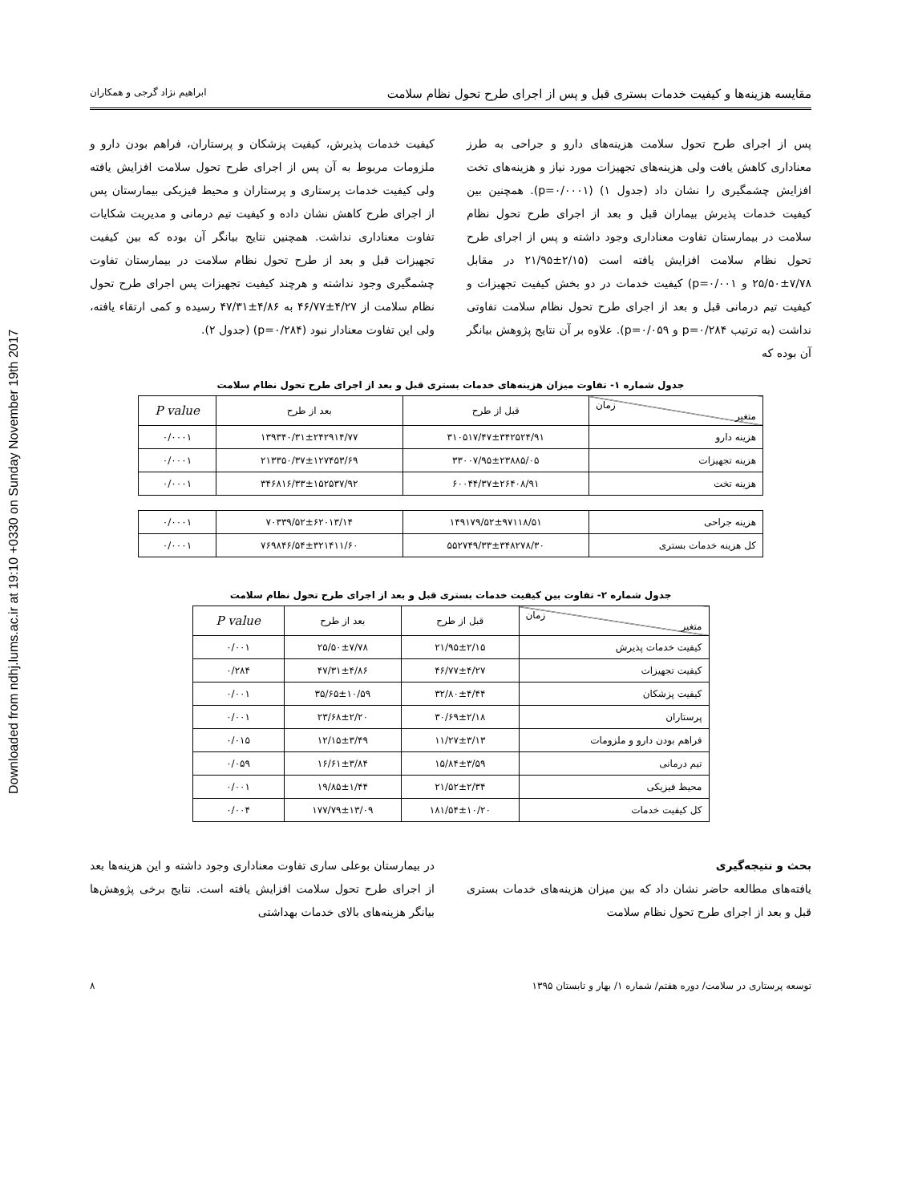Downloaded from ndhj.lums.ac.ir at 19:10 +0330 on Sunday November 19th 2017
مقایسه هزینه‌ها و کیفیت خدمات بستری قبل و پس از اجرای طرح تحول نظام سلامت ابراهیم نژاد گرجی و همکاران
پس از اجرای طرح تحول سلامت هزینه‌های دارو و جراحی به طرز معناداری کاهش یافت ولی هزینه‌های تجهیزات مورد نیاز و هزینه‌های تخت افزایش چشمگیری را نشان داد (جدول ۱) (p=۰/۰۰۰۱). همچنین بین کیفیت خدمات پذیرش بیماران قبل و بعد از اجرای طرح تحول نظام سلامت در بیمارستان تفاوت معناداری وجود داشته و پس از اجرای طرح تحول نظام سلامت افزایش یافته است (۲/۱۵±۲۱/۹۵ در مقابل ۷/۷۸±۲۵/۵۰ و p=۰/۰۰۱) کیفیت خدمات در دو بخش کیفیت تجهیزات و کیفیت تیم درمانی قبل و بعد از اجرای طرح تحول نظام سلامت تفاوتی نداشت (به ترتیب p=۰/۲۸۴ و p=۰/۰۵۹). علاوه بر آن نتایج پژوهش بیانگر آن بوده که
کیفیت خدمات پذیرش، کیفیت پزشکان و پرستاران، فراهم بودن دارو و ملزومات مربوط به آن پس از اجرای طرح تحول سلامت افزایش یافته ولی کیفیت خدمات پرستاری و پرستاران و محیط فیزیکی بیمارستان پس از اجرای طرح کاهش نشان داده و کیفیت تیم درمانی و مدیریت شکایات تفاوت معناداری نداشت. همچنین نتایج بیانگر آن بوده که بین کیفیت تجهیزات قبل و بعد از طرح تحول نظام سلامت در بیمارستان تفاوت چشمگیری وجود نداشته و هرچند کیفیت تجهیزات پس اجرای طرح تحول نظام سلامت از ۴/۲۷±۴۶/۷۷ به ۴/۸۶±۴۷/۳۱ رسیده و کمی ارتقاء یافته، ولی این تفاوت معنادار نبود (p=۰/۲۸۴) (جدول ۲).
جدول شماره ۱- تفاوت میزان هزینه‌های خدمات بستری قبل و بعد از اجرای طرح تحول نظام سلامت
| زمان متغیر | قبل از طرح | بعد از طرح | P value |
| --- | --- | --- | --- |
| هزینه دارو | ۳۱۰۵۱۷/۴۷±۳۴۲۵۲۴/۹۱ | ۱۳۹۳۴۰/۳۱±۲۴۲۹۱۴/۷۷ | ۰/۰۰۰۱ |
| هزینه تجهیزات | ۳۳۰۰۷/۹۵±۲۳۸۸۵/۰۵ | ۲۱۳۳۵۰/۳۷±۱۲۷۴۵۳/۶۹ | ۰/۰۰۰۱ |
| هزینه تخت | ۶۰۰۴۴/۳۷±۲۶۴۰۸/۹۱ | ۳۴۶۸۱۶/۳۳±۱۵۲۵۳۷/۹۲ | ۰/۰۰۰۱ |
| هزینه جراحی | ۱۴۹۱۷۹/۵۲±۹۷۱۱۸/۵۱ | ۷۰۳۳۹/۵۲±۶۲۰۱۳/۱۴ | ۰/۰۰۰۱ |
| کل هزینه خدمات بستری | ۵۵۲۷۴۹/۳۳±۳۴۸۲۷۸/۳۰ | ۷۶۹۸۴۶/۵۴±۳۲۱۴۱۱/۶۰ | ۰/۰۰۰۱ |
جدول شماره ۲- تفاوت بین کیفیت خدمات بستری قبل و بعد از اجرای طرح تحول نظام سلامت
| زمان متغیر | قبل از طرح | بعد از طرح | P value |
| --- | --- | --- | --- |
| کیفیت خدمات پذیرش | ۲۱/۹۵±۲/۱۵ | ۲۵/۵۰±۷/۷۸ | ۰/۰۰۱ |
| کیفیت تجهیزات | ۴۶/۷۷±۴/۲۷ | ۴۷/۳۱±۴/۸۶ | ۰/۲۸۴ |
| کیفیت پزشکان | ۳۲/۸۰±۴/۴۴ | ۳۵/۶۵±۱۰/۵۹ | ۰/۰۰۱ |
| پرستاران | ۳۰/۶۹±۲/۱۸ | ۲۳/۶۸±۲/۲۰ | ۰/۰۰۱ |
| فراهم بودن دارو و ملزومات | ۱۱/۲۷±۳/۱۳ | ۱۲/۱۵±۳/۴۹ | ۰/۰۱۵ |
| تیم درمانی | ۱۵/۸۴±۳/۵۹ | ۱۶/۶۱±۳/۸۴ | ۰/۰۵۹ |
| محیط فیزیکی | ۲۱/۵۲±۲/۳۴ | ۱۹/۸۵±۱/۴۴ | ۰/۰۰۱ |
| کل کیفیت خدمات | ۱۸۱/۵۴±۱۰/۲۰ | ۱۷۷/۷۹±۱۳/۰۹ | ۰/۰۰۴ |
بحث و نتیجه‌گیری
یافته‌های مطالعه حاضر نشان داد که بین میزان هزینه‌های خدمات بستری قبل و بعد از اجرای طرح تحول نظام سلامت
در بیمارستان بوعلی ساری تفاوت معناداری وجود داشته و این هزینه‌ها بعد از اجرای طرح تحول سلامت افزایش یافته است. نتایج برخی پژوهش‌ها بیانگر هزینه‌های بالای خدمات بهداشتی
توسعه پرستاری در سلامت/ دوره هفتم/ شماره ۱/ بهار و تابستان ۱۳۹۵ ۸